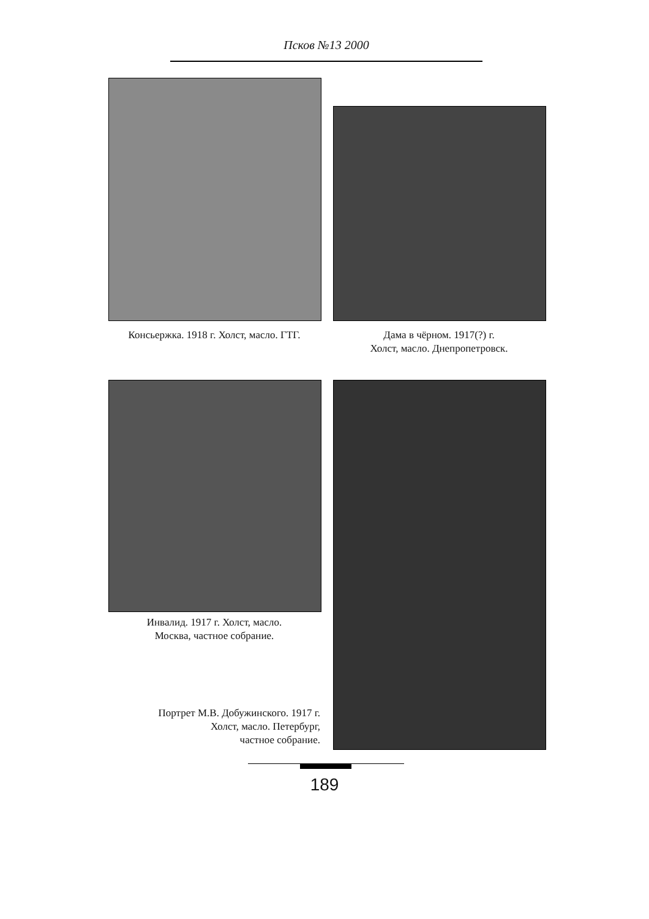Псков №13 2000
Консьержка. 1918 г. Холст, масло. ГТГ.
Дама в чёрном. 1917(?) г.
Холст, масло. Днепропетровск.
Инвалид. 1917 г. Холст, масло.
Москва, частное собрание.
Портрет М.В. Добужинского. 1917 г.
Холст, масло. Петербург,
частное собрание.
189